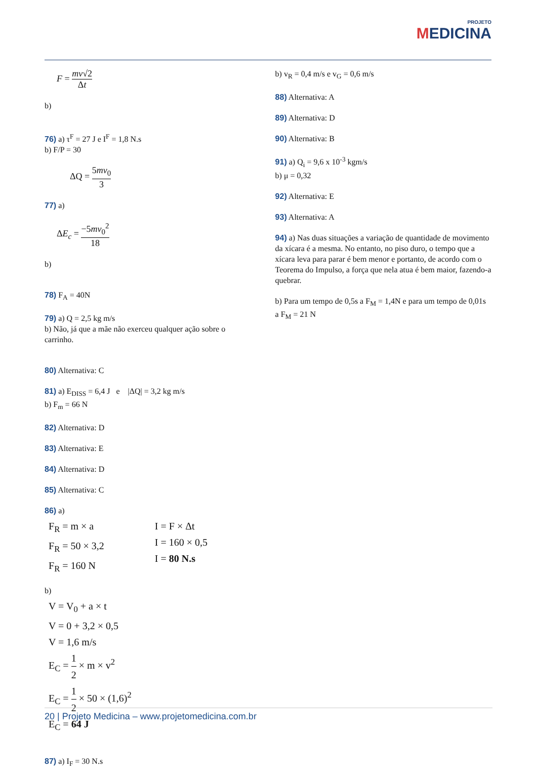PROJETO
MEDICINA
F = mv√2 Δt
b)
76) a) τ<sup>F</sup> = 27 J e I<sup>F</sup> = 1,8 N.s
b) F/P = 30
ΔQ = 5mv<sub>0</sub> 3
77) a)
ΔE<sub>c</sub> = −5mv<sub>0</sub><sup>2</sup> 18
b)
78) F<sub>A</sub> = 40N
79) a) Q = 2,5 kg m/s
b) Não, já que a mãe não exerceu qualquer ação sobre o carrinho.
80) Alternativa: C
81) a) E<sub>DISS</sub> = 6,4 J e |ΔQ| = 3,2 kg m/s
b) F<sub>m</sub> = 66 N
82) Alternativa: D
83) Alternativa: E
84) Alternativa: D
85) Alternativa: C
86) a)
F<sub>R</sub> = m × a
F<sub>R</sub> = 50 × 3,2
F<sub>R</sub> = 160 N
I = F × Δt
I = 160 × 0,5
I = 80 N.s
b)
V = V<sub>0</sub> + a × t
V = 0 + 3,2 × 0,5
V = 1,6 m/s
E<sub>C</sub> = 1 2 × m × v<sup>2</sup>
E<sub>C</sub> = 1 2 × 50 × (1,6)<sup>2</sup>
E<sub>C</sub> = 64 J
87) a) I<sub>F</sub> = 30 N.s
b) v<sub>R</sub> = 0,4 m/s e v<sub>G</sub> = 0,6 m/s
88) Alternativa: A
89) Alternativa: D
90) Alternativa: B
91) a) Q<sub>i</sub> = 9,6 x 10<sup>-3</sup> kgm/s
b) μ = 0,32
92) Alternativa: E
93) Alternativa: A
94) a) Nas duas situações a variação de quantidade de movimento da xícara é a mesma. No entanto, no piso duro, o tempo que a xícara leva para parar é bem menor e portanto, de acordo com o Teorema do Impulso, a força que nela atua é bem maior, fazendo-a quebrar.
b) Para um tempo de 0,5s a F<sub>M</sub> = 1,4N e para um tempo de 0,01s a F<sub>M</sub> = 21 N
20 | Projeto Medicina – www.projetomedicina.com.br